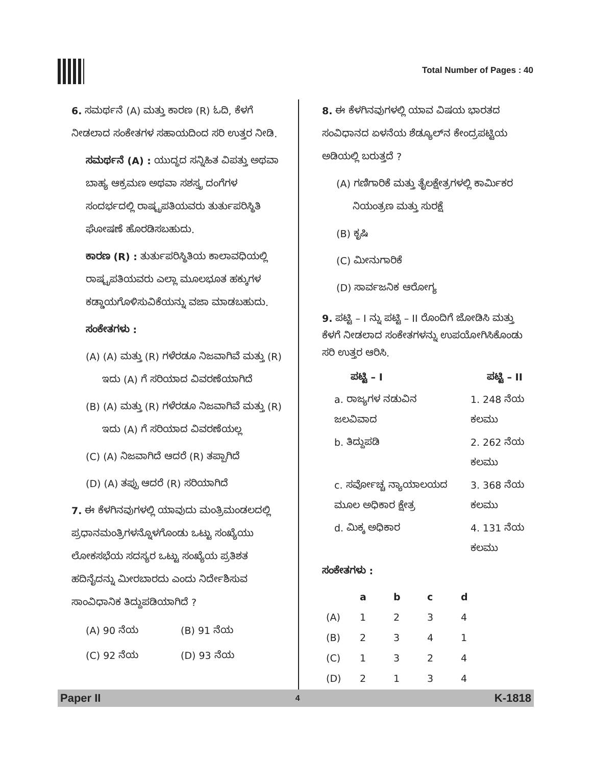Total Number of Pages : 40
6. ಸಮರ್ಥನೆ (A) ಮತ್ತು ಕಾರಣ (R) ಓದಿ, ಕೆಳಗೆ ನೀಡಲಾದ ಸಂಕೇತಗಳ ಸಹಾಯದಿಂದ ಸರಿ ಉತ್ತರ ನೀಡಿ.
ಸಮರ್ಥನೆ (A) : ಯುದ್ಧದ ಸನ್ನಿಹಿತ ವಿಪತ್ತು ಅಥವಾ ಬಾಹ್ಯ ಆಕ್ರಮಣ ಅಥವಾ ಸಶಸ್ತ್ರ ದಂಗೆಗಳ ಸಂದರ್ಭದಲ್ಲಿ ರಾಷ್ಟ್ರಪತಿಯವರು ತುರ್ತುಪರಿಸ್ಥಿತಿ ಘೋಷಣೆ ಹೊರಡಿಸಬಹುದು.
ಕಾರಣ (R) : ತುರ್ತುಪರಿಸ್ಥಿತಿಯ ಕಾಲಾವಧಿಯಲ್ಲಿ ರಾಷ್ಟ್ರಪತಿಯವರು ಎಲ್ಲಾ ಮೂಲಭೂತ ಹಕ್ಕುಗಳ ಕಡ್ಡಾಯಗೊಳಿಸುವಿಕೆಯನ್ನು ವಜಾ ಮಾಡಬಹುದು.
ಸಂಕೇತಗಳು :
(A) (A) ಮತ್ತು (R) ಗಳೆರಡೂ ನಿಜವಾಗಿವೆ ಮತ್ತು (R) ಇದು (A) ಗೆ ಸರಿಯಾದ ವಿವರಣೆಯಾಗಿದೆ
(B) (A) ಮತ್ತು (R) ಗಳೆರಡೂ ನಿಜವಾಗಿವೆ ಮತ್ತು (R) ಇದು (A) ಗೆ ಸರಿಯಾದ ವಿವರಣೆಯಲ್ಲ
(C) (A) ನಿಜವಾಗಿದೆ ಆದರೆ (R) ತಪ್ಪಾಗಿದೆ
(D) (A) ತಪ್ಪು ಆದರೆ (R) ಸರಿಯಾಗಿದೆ
7. ಈ ಕೆಳಗಿನವುಗಳಲ್ಲಿ ಯಾವುದು ಮಂತ್ರಿಮಂಡಲದಲ್ಲಿ ಪ್ರಧಾನಮಂತ್ರಿಗಳನ್ನೊಳಗೊಂಡು ಒಟ್ಟು ಸಂಖ್ಯೆಯು ಲೋಕಸಭೆಯ ಸದಸ್ಯರ ಒಟ್ಟು ಸಂಖ್ಯೆಯ ಪ್ರತಿಶತ ಹದಿನೈದನ್ನು ಮೀರಬಾರದು ಎಂದು ನಿರ್ದೇಶಿಸುವ ಸಾಂವಿಧಾನಿಕ ತಿದ್ದುಪಡಿಯಾಗಿದೆ ?
| (A) 90 ನೆಯ | (B) 91 ನೆಯ |
| (C) 92 ನೆಯ | (D) 93 ನೆಯ |
8. ಈ ಕೆಳಗಿನವುಗಳಲ್ಲಿ ಯಾವ ವಿಷಯ ಭಾರತದ ಸಂವಿಧಾನದ ಏಳನೆಯ ಶೆಡ್ಯೂಲ್‌ನ ಕೇಂದ್ರಪಟ್ಟಿಯ ಅಡಿಯಲ್ಲಿ ಬರುತ್ತದೆ ?
(A) ಗಣಿಗಾರಿಕೆ ಮತ್ತು ತೈಲಕ್ಷೇತ್ರಗಳಲ್ಲಿ ಕಾರ್ಮಿಕರ ನಿಯಂತ್ರಣ ಮತ್ತು ಸುರಕ್ಷೆ
(B) ಕೃಷಿ
(C) ಮೀನುಗಾರಿಕೆ
(D) ಸಾರ್ವಜನಿಕ ಆರೋಗ್ಯ
9. ಪಟ್ಟಿ – I ನ್ನು ಪಟ್ಟಿ – II ರೊಂದಿಗೆ ಜೋಡಿಸಿ ಮತ್ತು ಕೆಳಗೆ ನೀಡಲಾದ ಸಂಕೇತಗಳನ್ನು ಉಪಯೋಗಿಸಿಕೊಂಡು ಸರಿ ಉತ್ತರ ಆರಿಸಿ.
| ಪಟ್ಟಿ – I | ಪಟ್ಟಿ – II |
| --- | --- |
| a. ರಾಜ್ಯಗಳ ನಡುವಿನ ಜಲವಿವಾದ | 1. 248 ನೆಯ ಕಲಮು |
| b. ತಿದ್ದುಪಡಿ | 2. 262 ನೆಯ ಕಲಮು |
| c. ಸರ್ವೋಚ್ಚ ನ್ಯಾಯಾಲಯದ ಮೂಲ ಅಧಿಕಾರ ಕ್ಷೇತ್ರ | 3. 368 ನೆಯ ಕಲಮು |
| d. ಮಿಕ್ಕ ಅಧಿಕಾರ | 4. 131 ನೆಯ ಕಲಮು |
ಸಂಕೇತಗಳು :
| | a | b | c | d |
| --- | --- | --- | --- | --- |
| (A) | 1 | 2 | 3 | 4 |
| (B) | 2 | 3 | 4 | 1 |
| (C) | 1 | 3 | 2 | 4 |
| (D) | 2 | 1 | 3 | 4 |
Paper II 4 K-1818